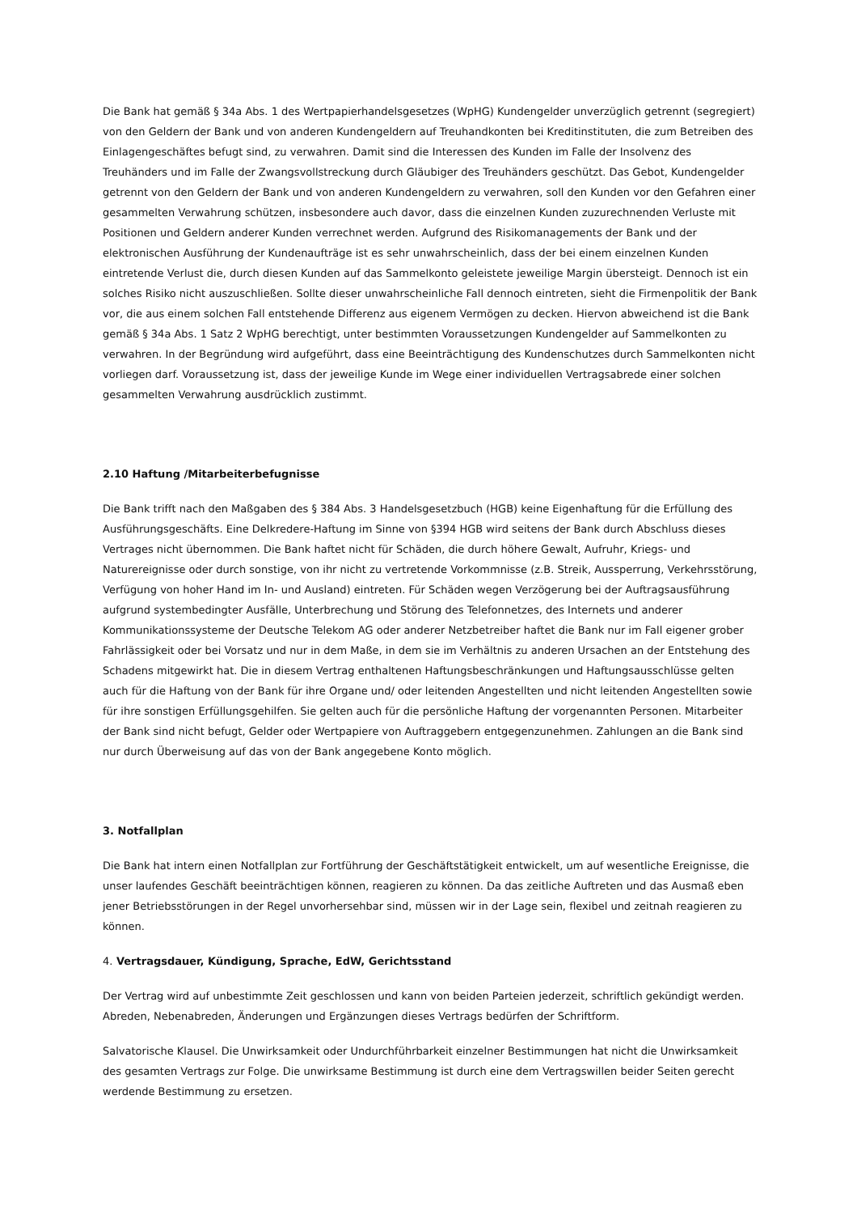Die Bank hat gemäß § 34a Abs. 1 des Wertpapierhandelsgesetzes (WpHG) Kundengelder unverzüglich getrennt (segregiert) von den Geldern der Bank und von anderen Kundengeldern auf Treuhandkonten bei Kreditinstituten, die zum Betreiben des Einlagengeschäftes befugt sind, zu verwahren. Damit sind die Interessen des Kunden im Falle der Insolvenz des Treuhänders und im Falle der Zwangsvollstreckung durch Gläubiger des Treuhänders geschützt. Das Gebot, Kundengelder getrennt von den Geldern der Bank und von anderen Kundengeldern zu verwahren, soll den Kunden vor den Gefahren einer gesammelten Verwahrung schützen, insbesondere auch davor, dass die einzelnen Kunden zuzurechnenden Verluste mit Positionen und Geldern anderer Kunden verrechnet werden. Aufgrund des Risikomanagements der Bank und der elektronischen Ausführung der Kundenaufträge ist es sehr unwahrscheinlich, dass der bei einem einzelnen Kunden eintretende Verlust die, durch diesen Kunden auf das Sammelkonto geleistete jeweilige Margin übersteigt. Dennoch ist ein solches Risiko nicht auszuschließen. Sollte dieser unwahrscheinliche Fall dennoch eintreten, sieht die Firmenpolitik der Bank vor, die aus einem solchen Fall entstehende Differenz aus eigenem Vermögen zu decken. Hiervon abweichend ist die Bank gemäß § 34a Abs. 1 Satz 2 WpHG berechtigt, unter bestimmten Voraussetzungen Kundengelder auf Sammelkonten zu verwahren. In der Begründung wird aufgeführt, dass eine Beeinträchtigung des Kundenschutzes durch Sammelkonten nicht vorliegen darf. Voraussetzung ist, dass der jeweilige Kunde im Wege einer individuellen Vertragsabrede einer solchen gesammelten Verwahrung ausdrücklich zustimmt.
2.10 Haftung /Mitarbeiterbefugnisse
Die Bank trifft nach den Maßgaben des § 384 Abs. 3 Handelsgesetzbuch (HGB) keine Eigenhaftung für die Erfüllung des Ausführungsgeschäfts. Eine Delkredere-Haftung im Sinne von §394 HGB wird seitens der Bank durch Abschluss dieses Vertrages nicht übernommen. Die Bank haftet nicht für Schäden, die durch höhere Gewalt, Aufruhr, Kriegs- und Naturereignisse oder durch sonstige, von ihr nicht zu vertretende Vorkommnisse (z.B. Streik, Aussperrung, Verkehrsstörung, Verfügung von hoher Hand im In- und Ausland) eintreten. Für Schäden wegen Verzögerung bei der Auftragsausführung aufgrund systembedingter Ausfälle, Unterbrechung und Störung des Telefonnetzes, des Internets und anderer Kommunikationssysteme der Deutsche Telekom AG oder anderer Netzbetreiber haftet die Bank nur im Fall eigener grober Fahrlässigkeit oder bei Vorsatz und nur in dem Maße, in dem sie im Verhältnis zu anderen Ursachen an der Entstehung des Schadens mitgewirkt hat. Die in diesem Vertrag enthaltenen Haftungsbeschränkungen und Haftungsausschlüsse gelten auch für die Haftung von der Bank für ihre Organe und/ oder leitenden Angestellten und nicht leitenden Angestellten sowie für ihre sonstigen Erfüllungsgehilfen. Sie gelten auch für die persönliche Haftung der vorgenannten Personen. Mitarbeiter der Bank sind nicht befugt, Gelder oder Wertpapiere von Auftraggebern entgegenzunehmen. Zahlungen an die Bank sind nur durch Überweisung auf das von der Bank angegebene Konto möglich.
3. Notfallplan
Die Bank hat intern einen Notfallplan zur Fortführung der Geschäftstätigkeit entwickelt, um auf wesentliche Ereignisse, die unser laufendes Geschäft beeinträchtigen können, reagieren zu können. Da das zeitliche Auftreten und das Ausmaß eben jener Betriebsstörungen in der Regel unvorhersehbar sind, müssen wir in der Lage sein, flexibel und zeitnah reagieren zu können.
4. Vertragsdauer, Kündigung, Sprache, EdW, Gerichtsstand
Der Vertrag wird auf unbestimmte Zeit geschlossen und kann von beiden Parteien jederzeit, schriftlich gekündigt werden. Abreden, Nebenabreden, Änderungen und Ergänzungen dieses Vertrags bedürfen der Schriftform.
Salvatorische Klausel. Die Unwirksamkeit oder Undurchführbarkeit einzelner Bestimmungen hat nicht die Unwirksamkeit des gesamten Vertrags zur Folge. Die unwirksame Bestimmung ist durch eine dem Vertragswillen beider Seiten gerecht werdende Bestimmung zu ersetzen.